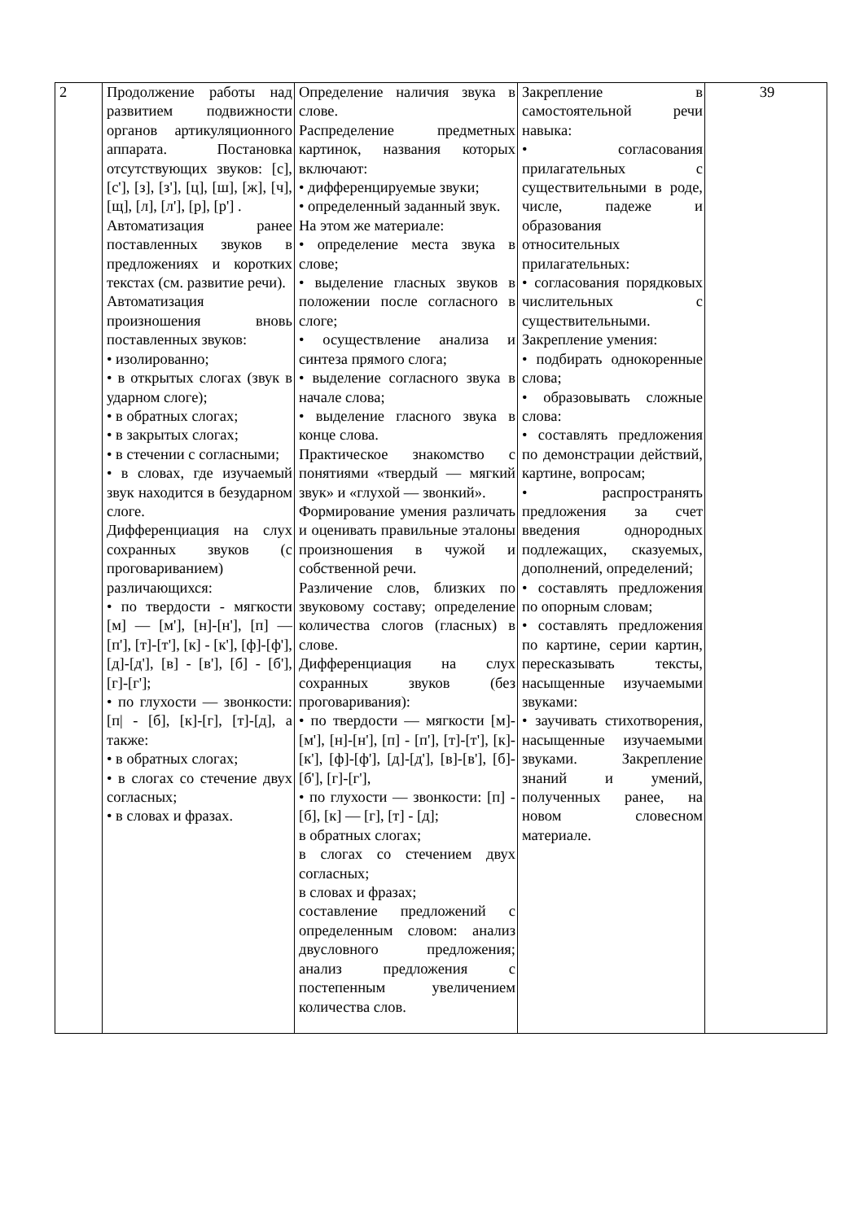| 2 | Продолжение работы над развитием подвижности органов артикуляционного аппарата. Постановка отсутствующих звуков: [с], [с'], [з], [з'], [ц], [ш], [ж], [ч], [щ], [л], [л'], [р], [р'] . Автоматизация ранее поставленных звуков в предложениях и коротких текстах (см. развитие речи). Автоматизация произношения вновь поставленных звуков: • изолированно; • в открытых слогах (звук в ударном слоге); • в обратных слогах; • в закрытых слогах; • в стечении с согласными; • в словах, где изучаемый звук находится в безударном слоге. Дифференциация на слух сохранных звуков (с проговариванием) различающихся: • по твердости - мягкости [м] — [м'], [н]-[н'], [п] — [п'], [т]-[т'], [к] - [к'], [ф]-[ф'], [д]-[д'], [в] - [в'], [б] - [б'], [г]-[г']; • по глухости — звонкости: [п/ - [б], [к]-[г], [т]-[д], а также: • в обратных слогах; • в слогах со стечение двух согласных; • в словах и фразах. | Определение наличия звука в слове. Распределение предметных картинок, названия которых включают: • дифференцируемые звуки; • определенный заданный звук. На этом же материале: • определение места звука в слове; • выделение гласных звуков в положении после согласного в слоге; • осуществление анализа и синтеза прямого слога; • выделение согласного звука в начале слова; • выделение гласного звука в конце слова. Практическое знакомство с понятиями «твердый — мягкий звук» и «глухой — звонкий». Формирование умения различать и оценивать правильные эталоны произношения в чужой и собственной речи. Различение слов, близких по звуковому составу; определение количества слогов (гласных) в слове. Дифференциация на слух сохранных звуков (без проговаривания): • по твердости — мягкости [м]-[м'], [н]-[н'], [п] - [п'], [т]-[т'], [к]-[к'], [ф]-[ф'], [д]-[д'], [в]-[в'], [б]-[б'], [г]-[г'], • по глухости — звонкости: [п] - [б], [к] — [г], [т] - [д]; в обратных слогах; в слогах со стечением двух согласных; в словах и фразах; составление предложений с определенным словом: анализ двусловного предложения; анализ предложения с постепенным увеличением количества слов. | Закрепление в самостоятельной речи навыка: • согласования прилагательных с существительными в роде, числе, падеже и образования относительных прилагательных: • согласования порядковых числительных с существительными. Закрепление умения: • подбирать однокоренные слова; • образовывать сложные слова: • составлять предложения по демонстрации действий, картине, вопросам; • распространять предложения за счет введения однородных подлежащих, сказуемых, дополнений, определений; • составлять предложения по опорным словам; • составлять предложения по картине, серии картин, пересказывать тексты, насыщенные изучаемыми звуками: • заучивать стихотворения, насыщенные изучаемыми звуками. Закрепление знаний и умений, полученных ранее, на новом словесном материале. | 39 |